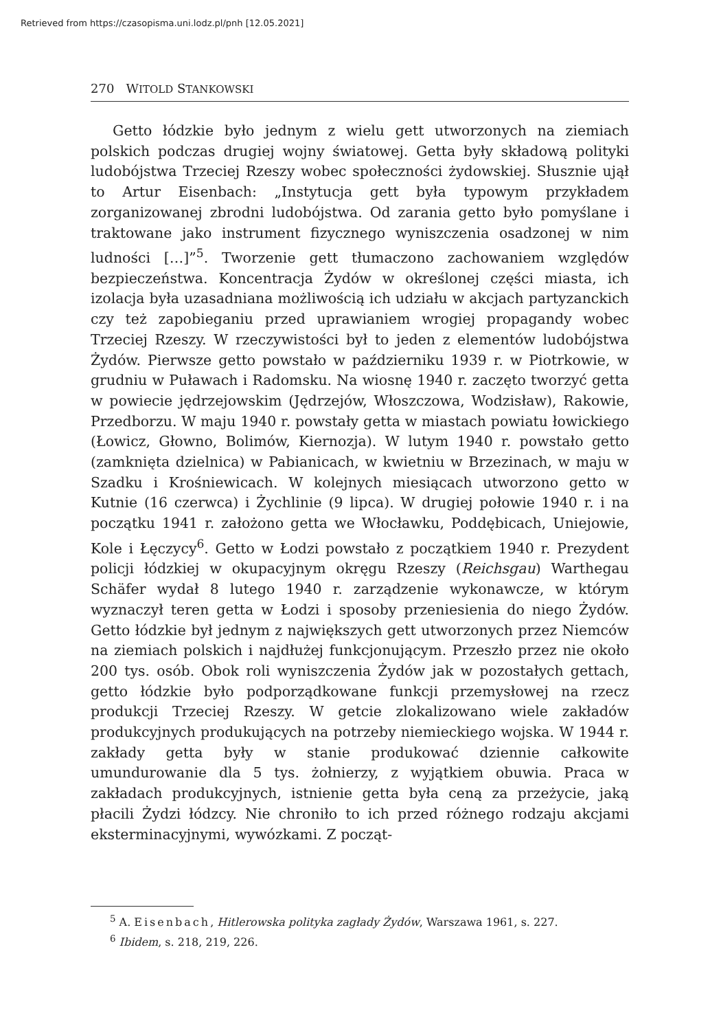Retrieved from https://czasopisma.uni.lodz.pl/pnh [12.05.2021]
270 WITOLD STANKOWSKI
Getto łódzkie było jednym z wielu gett utworzonych na ziemiach polskich podczas drugiej wojny światowej. Getta były składową polityki ludobójstwa Trzeciej Rzeszy wobec społeczności żydowskiej. Słusznie ujął to Artur Eisenbach: „Instytucja gett była typowym przykładem zorganizowanej zbrodni ludobójstwa. Od zarania getto było pomyślane i traktowane jako instrument fizycznego wyniszczenia osadzonej w nim ludności […]”<sup>5</sup>. Tworzenie gett tłumaczono zachowaniem względów bezpieczeństwa. Koncentracja Żydów w określonej części miasta, ich izolacja była uzasadniana możliwością ich udziału w akcjach partyzanckich czy też zapobieganiu przed uprawianiem wrogiej propagandy wobec Trzeciej Rzeszy. W rzeczywistości był to jeden z elementów ludobójstwa Żydów. Pierwsze getto powstało w październiku 1939 r. w Piotrkowie, w grudniu w Puławach i Radomsku. Na wiosnę 1940 r. zaczęto tworzyć getta w powiecie jędrzejowskim (Jędrzejów, Włoszczowa, Wodzisław), Rakowie, Przedborzu. W maju 1940 r. powstały getta w miastach powiatu łowickiego (Łowicz, Głowno, Bolimów, Kiernozja). W lutym 1940 r. powstało getto (zamknięta dzielnica) w Pabianicach, w kwietniu w Brzezinach, w maju w Szadku i Krośniewicach. W kolejnych miesiącach utworzono getto w Kutnie (16 czerwca) i Żychlinie (9 lipca). W drugiej połowie 1940 r. i na początku 1941 r. założono getta we Włocławku, Poddębicach, Uniejowie, Kole i Łęczycy<sup>6</sup>. Getto w Łodzi powstało z początkiem 1940 r. Prezydent policji łódzkiej w okupacyjnym okręgu Rzeszy (Reichsgau) Warthegau Schäfer wydał 8 lutego 1940 r. zarządzenie wykonawcze, w którym wyznaczył teren getta w Łodzi i sposoby przeniesienia do niego Żydów. Getto łódzkie był jednym z największych gett utworzonych przez Niemców na ziemiach polskich i najdłużej funkcjonującym. Przeszło przez nie około 200 tys. osób. Obok roli wyniszczenia Żydów jak w pozostałych gettach, getto łódzkie było podporządkowane funkcji przemysłowej na rzecz produkcji Trzeciej Rzeszy. W getcie zlokalizowano wiele zakładów produkcyjnych produkujących na potrzeby niemieckiego wojska. W 1944 r. zakłady getta były w stanie produkować dziennie całkowite umundurowanie dla 5 tys. żołnierzy, z wyjątkiem obuwia. Praca w zakładach produkcyjnych, istnienie getta była ceną za przeżycie, jaką płacili Żydzi łódzcy. Nie chroniło to ich przed różnego rodzaju akcjami eksterminacyjnymi, wywózkami. Z począt-
<sup>5</sup> A. Eisenbach, Hitlerowska polityka zagłady Żydów, Warszawa 1961, s. 227.
<sup>6</sup> Ibidem, s. 218, 219, 226.